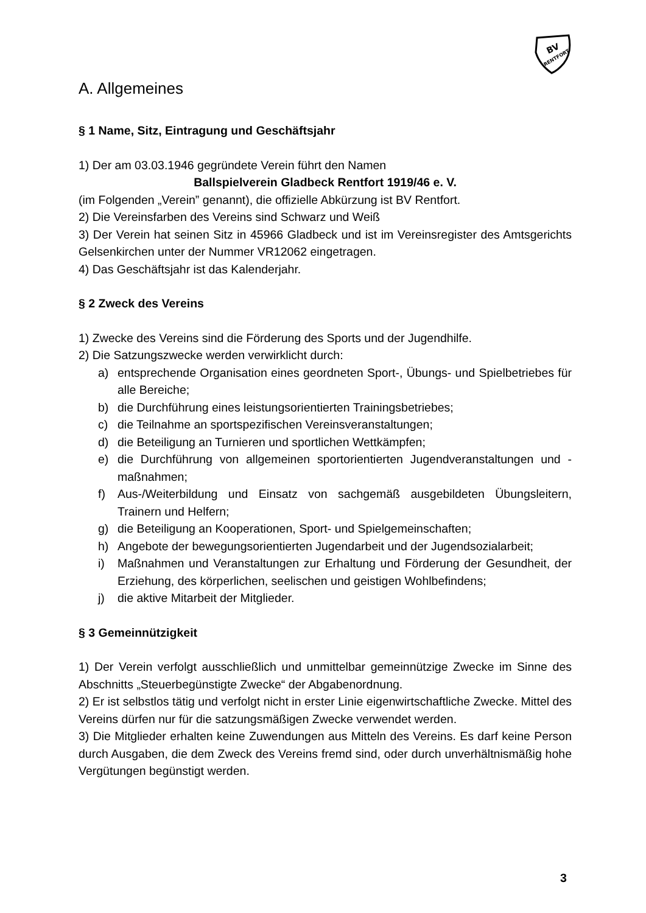BV
RENTFORT
A. Allgemeines
§ 1 Name, Sitz, Eintragung und Geschäftsjahr
1) Der am 03.03.1946 gegründete Verein führt den Namen
Ballspielverein Gladbeck Rentfort 1919/46 e. V.
(im Folgenden „Verein” genannt), die offizielle Abkürzung ist BV Rentfort.
2) Die Vereinsfarben des Vereins sind Schwarz und Weiß
3) Der Verein hat seinen Sitz in 45966 Gladbeck und ist im Vereinsregister des Amtsgerichts Gelsenkirchen unter der Nummer VR12062 eingetragen.
4) Das Geschäftsjahr ist das Kalenderjahr.
§ 2 Zweck des Vereins
1) Zwecke des Vereins sind die Förderung des Sports und der Jugendhilfe.
2) Die Satzungszwecke werden verwirklicht durch:
a) entsprechende Organisation eines geordneten Sport-, Übungs- und Spielbetriebes für alle Bereiche;
b) die Durchführung eines leistungsorientierten Trainingsbetriebes;
c) die Teilnahme an sportspezifischen Vereinsveranstaltungen;
d) die Beteiligung an Turnieren und sportlichen Wettkämpfen;
e) die Durchführung von allgemeinen sportorientierten Jugendveranstaltungen und -maßnahmen;
f) Aus-/Weiterbildung und Einsatz von sachgemäß ausgebildeten Übungsleitern, Trainern und Helfern;
g) die Beteiligung an Kooperationen, Sport- und Spielgemeinschaften;
h) Angebote der bewegungsorientierten Jugendarbeit und der Jugendsozialarbeit;
i) Maßnahmen und Veranstaltungen zur Erhaltung und Förderung der Gesundheit, der Erziehung, des körperlichen, seelischen und geistigen Wohlbefindens;
j) die aktive Mitarbeit der Mitglieder.
§ 3 Gemeinnützigkeit
1) Der Verein verfolgt ausschließlich und unmittelbar gemeinnützige Zwecke im Sinne des Abschnitts „Steuerbegünstigte Zwecke“ der Abgabenordnung.
2) Er ist selbstlos tätig und verfolgt nicht in erster Linie eigenwirtschaftliche Zwecke. Mittel des Vereins dürfen nur für die satzungsmäßigen Zwecke verwendet werden.
3) Die Mitglieder erhalten keine Zuwendungen aus Mitteln des Vereins. Es darf keine Person durch Ausgaben, die dem Zweck des Vereins fremd sind, oder durch unverhältnismäßig hohe Vergütungen begünstigt werden.
3